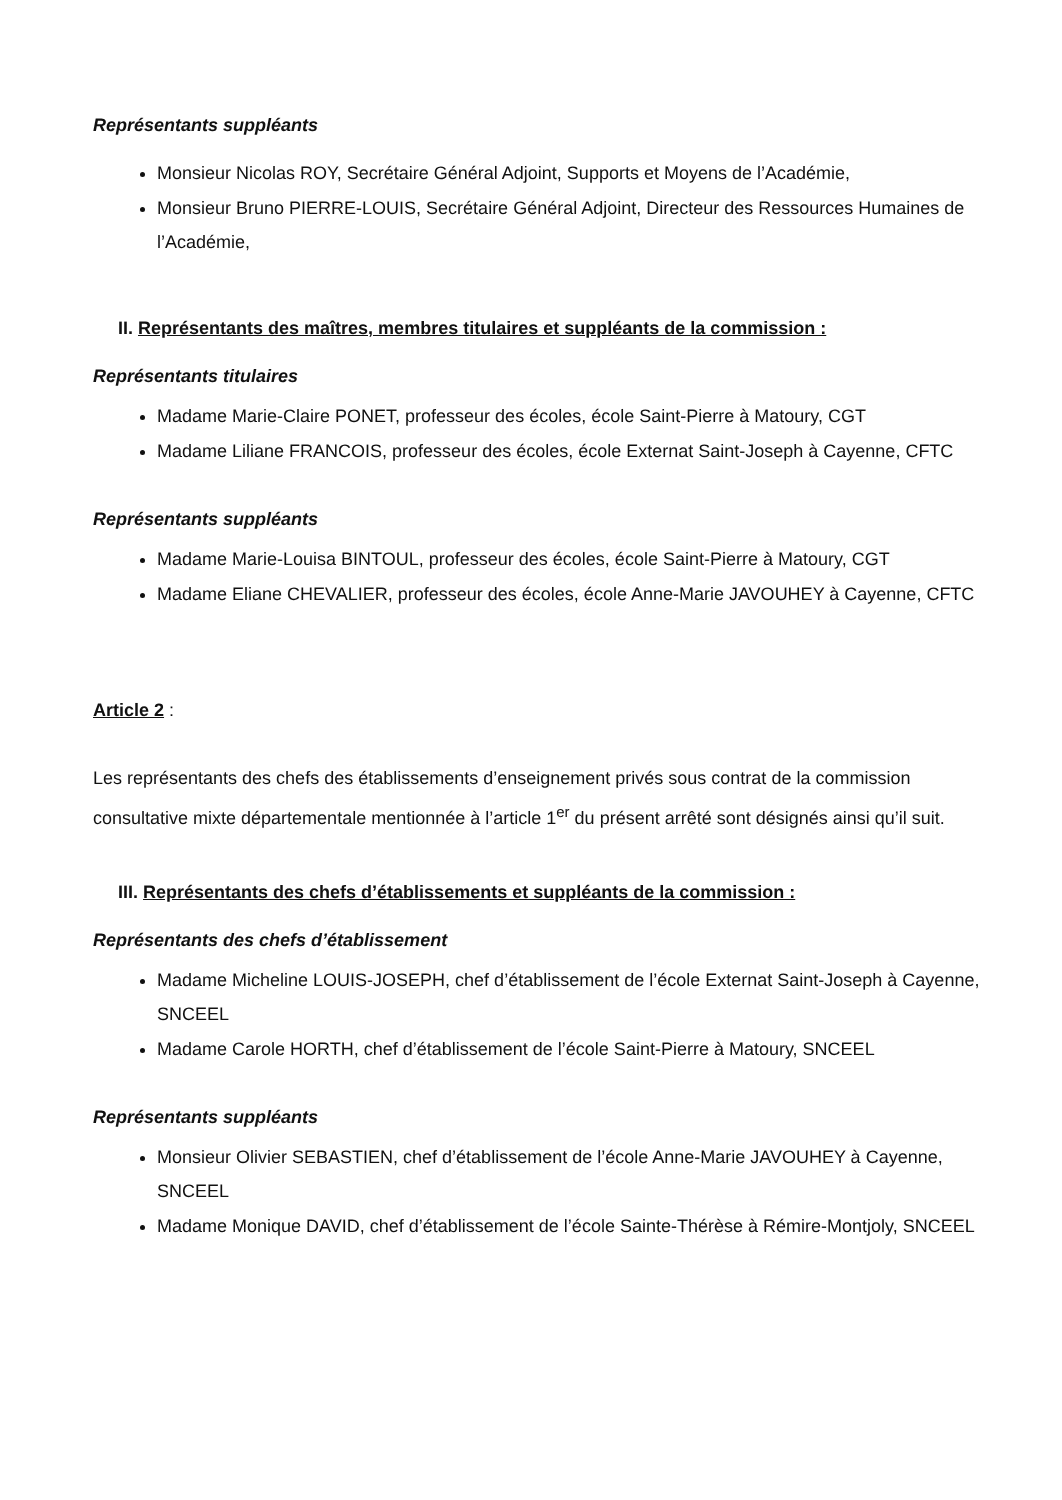Représentants suppléants
Monsieur Nicolas ROY, Secrétaire Général Adjoint, Supports et Moyens de l’Académie,
Monsieur Bruno PIERRE-LOUIS, Secrétaire Général Adjoint, Directeur des Ressources Humaines de l’Académie,
II. Représentants des maîtres, membres titulaires et suppléants de la commission :
Représentants titulaires
Madame Marie-Claire PONET, professeur des écoles, école Saint-Pierre à Matoury, CGT
Madame Liliane FRANCOIS, professeur des écoles, école Externat Saint-Joseph à Cayenne, CFTC
Représentants suppléants
Madame Marie-Louisa BINTOUL, professeur des écoles, école Saint-Pierre à Matoury, CGT
Madame Eliane CHEVALIER, professeur des écoles, école Anne-Marie JAVOUHEY à Cayenne, CFTC
Article 2 :
Les représentants des chefs des établissements d’enseignement privés sous contrat de la commission consultative mixte départementale mentionnée à l’article 1<sup>er</sup> du présent arrêté sont désignés ainsi qu’il suit.
III. Représentants des chefs d’établissements et suppléants de la commission :
Représentants des chefs d’établissement
Madame Micheline LOUIS-JOSEPH, chef d’établissement de l’école Externat Saint-Joseph à Cayenne, SNCEEL
Madame Carole HORTH, chef d’établissement de l’école Saint-Pierre à Matoury, SNCEEL
Représentants suppléants
Monsieur Olivier SEBASTIEN, chef d’établissement de l’école Anne-Marie JAVOUHEY à Cayenne, SNCEEL
Madame Monique DAVID, chef d’établissement de l’école Sainte-Thérèse à Rémire-Montjoly, SNCEEL